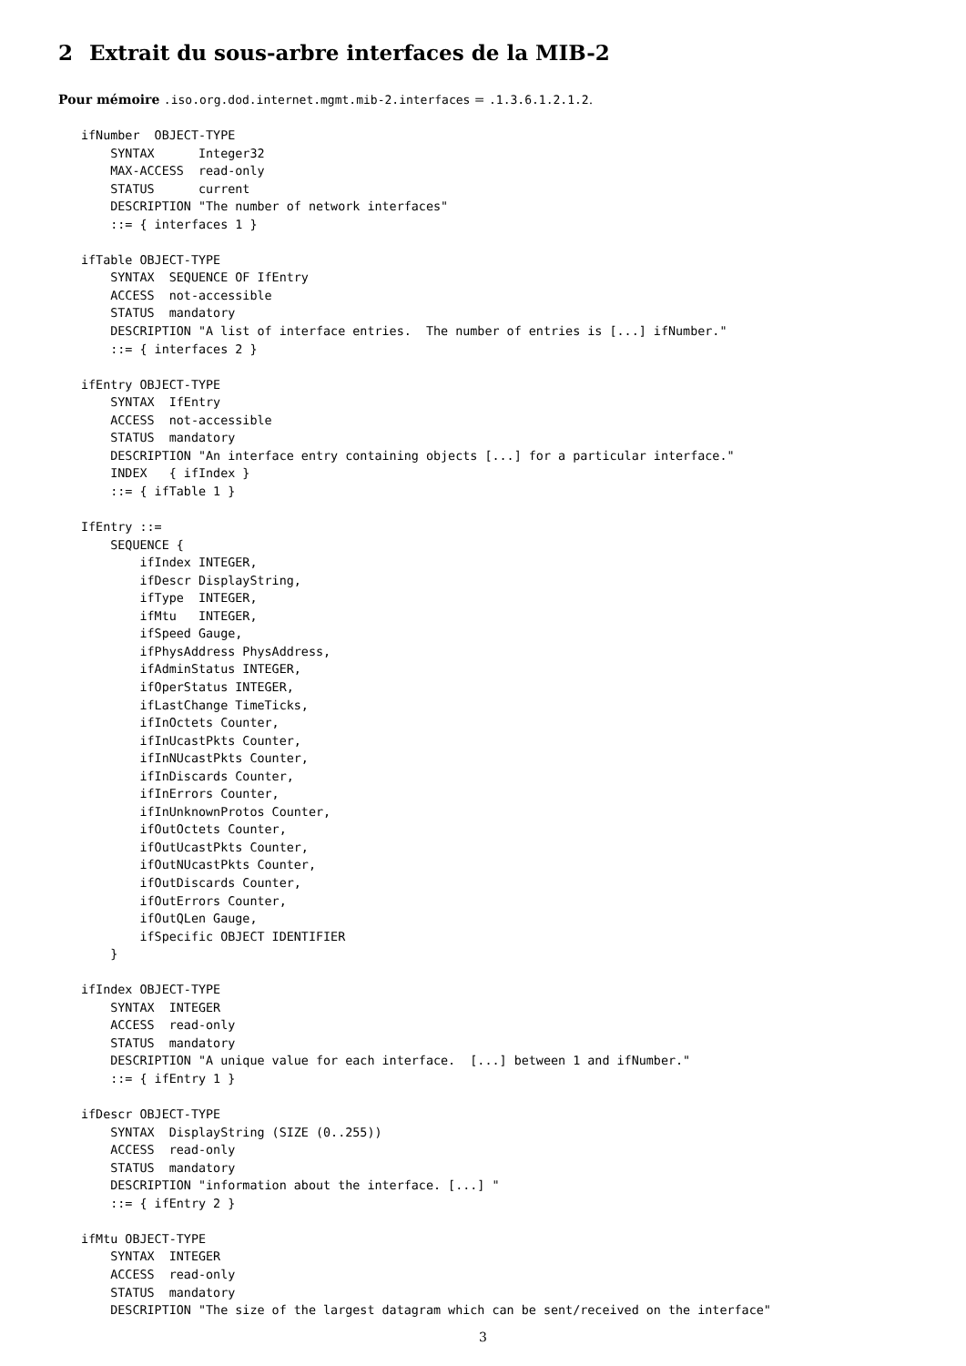2 Extrait du sous-arbre interfaces de la MIB-2
Pour mémoire .iso.org.dod.internet.mgmt.mib-2.interfaces = .1.3.6.1.2.1.2.
ifNumber  OBJECT-TYPE
    SYNTAX      Integer32
    MAX-ACCESS  read-only
    STATUS      current
    DESCRIPTION "The number of network interfaces"
    ::= { interfaces 1 }

ifTable OBJECT-TYPE
    SYNTAX  SEQUENCE OF IfEntry
    ACCESS  not-accessible
    STATUS  mandatory
    DESCRIPTION "A list of interface entries.  The number of entries is [...] ifNumber."
    ::= { interfaces 2 }

ifEntry OBJECT-TYPE
    SYNTAX  IfEntry
    ACCESS  not-accessible
    STATUS  mandatory
    DESCRIPTION "An interface entry containing objects [...] for a particular interface."
    INDEX   { ifIndex }
    ::= { ifTable 1 }

IfEntry ::=
    SEQUENCE {
        ifIndex INTEGER,
        ifDescr DisplayString,
        ifType  INTEGER,
        ifMtu   INTEGER,
        ifSpeed Gauge,
        ifPhysAddress PhysAddress,
        ifAdminStatus INTEGER,
        ifOperStatus INTEGER,
        ifLastChange TimeTicks,
        ifInOctets Counter,
        ifInUcastPkts Counter,
        ifInNUcastPkts Counter,
        ifInDiscards Counter,
        ifInErrors Counter,
        ifInUnknownProtos Counter,
        ifOutOctets Counter,
        ifOutUcastPkts Counter,
        ifOutNUcastPkts Counter,
        ifOutDiscards Counter,
        ifOutErrors Counter,
        ifOutQLen Gauge,
        ifSpecific OBJECT IDENTIFIER
    }

ifIndex OBJECT-TYPE
    SYNTAX  INTEGER
    ACCESS  read-only
    STATUS  mandatory
    DESCRIPTION "A unique value for each interface.  [...] between 1 and ifNumber."
    ::= { ifEntry 1 }

ifDescr OBJECT-TYPE
    SYNTAX  DisplayString (SIZE (0..255))
    ACCESS  read-only
    STATUS  mandatory
    DESCRIPTION "information about the interface. [...] "
    ::= { ifEntry 2 }

ifMtu OBJECT-TYPE
    SYNTAX  INTEGER
    ACCESS  read-only
    STATUS  mandatory
    DESCRIPTION "The size of the largest datagram which can be sent/received on the interface"
3